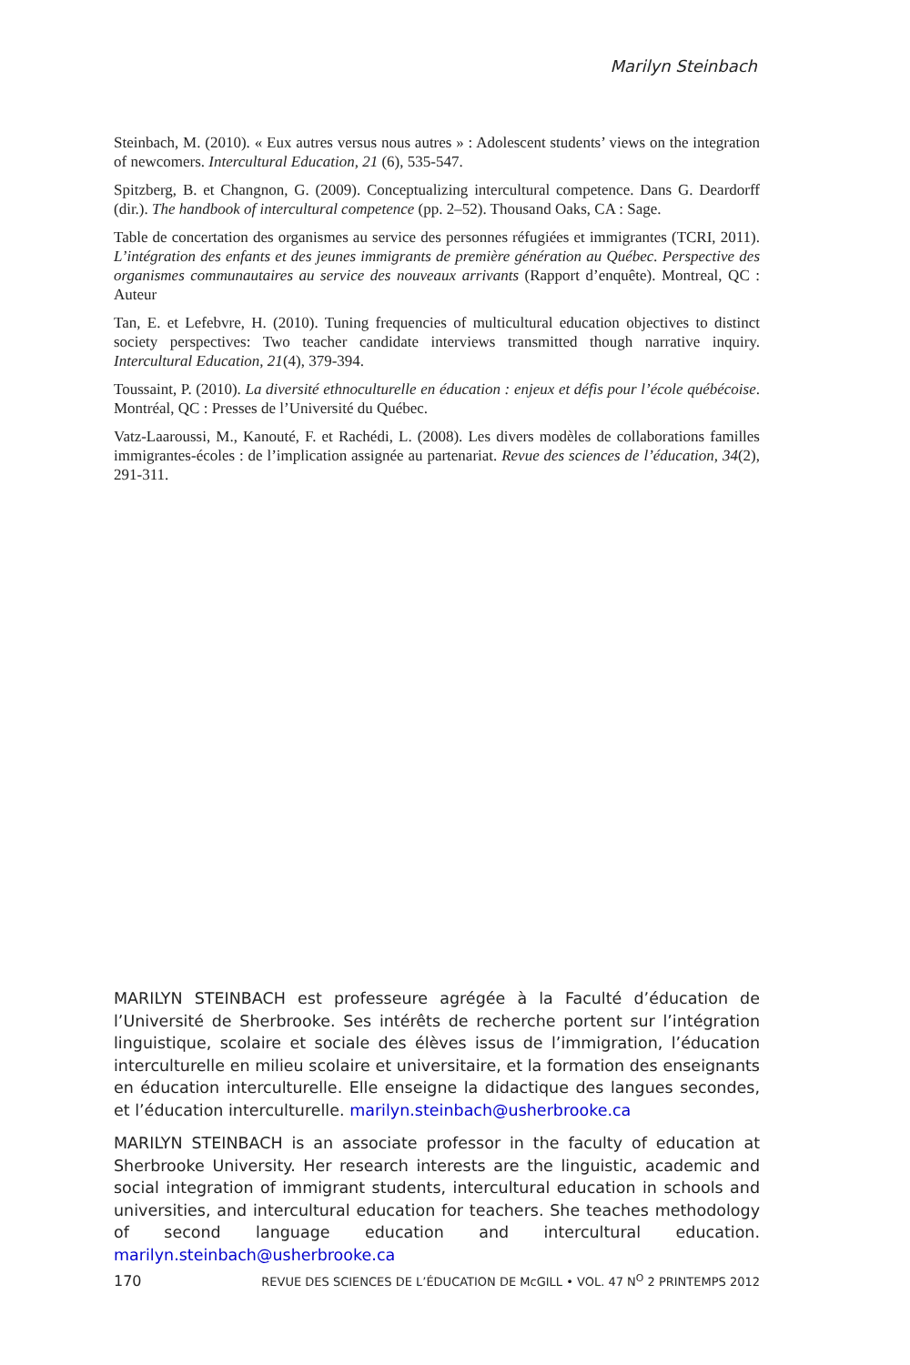Marilyn Steinbach
Steinbach, M. (2010). « Eux autres versus nous autres » : Adolescent students’ views on the integration of newcomers. Intercultural Education, 21 (6), 535-547.
Spitzberg, B. et Changnon, G. (2009). Conceptualizing intercultural competence. Dans G. Deardorff (dir.). The handbook of intercultural competence (pp. 2–52). Thousand Oaks, CA : Sage.
Table de concertation des organismes au service des personnes réfugiées et immigrantes (TCRI, 2011). L’intégration des enfants et des jeunes immigrants de première génération au Québec. Perspective des organismes communautaires au service des nouveaux arrivants (Rapport d’enquête). Montreal, QC : Auteur
Tan, E. et Lefebvre, H. (2010). Tuning frequencies of multicultural education objectives to distinct society perspectives: Two teacher candidate interviews transmitted though narrative inquiry. Intercultural Education, 21(4), 379-394.
Toussaint, P. (2010). La diversité ethnoculturelle en éducation : enjeux et défis pour l’école québécoise. Montréal, QC : Presses de l’Université du Québec.
Vatz-Laaroussi, M., Kanouté, F. et Rachédi, L. (2008). Les divers modèles de collaborations familles immigrantes-écoles : de l’implication assignée au partenariat. Revue des sciences de l’éducation, 34(2), 291-311.
MARILYN STEINBACH est professeure agrégée à la Faculté d’éducation de l’Université de Sherbrooke. Ses intérêts de recherche portent sur l’intégration linguistique, scolaire et sociale des élèves issus de l’immigration, l’éducation interculturelle en milieu scolaire et universitaire, et la formation des enseignants en éducation interculturelle. Elle enseigne la didactique des langues secondes, et l’éducation interculturelle. marilyn.steinbach@usherbrooke.ca
MARILYN STEINBACH is an associate professor in the faculty of education at Sherbrooke University. Her research interests are the linguistic, academic and social integration of immigrant students, intercultural education in schools and universities, and intercultural education for teachers. She teaches methodology of second language education and intercultural education. marilyn.steinbach@usherbrooke.ca
170 REVUE DES SCIENCES DE L’ÉDUCATION DE McGILL • VOL. 47 N<sup>O</sup> 2 PRINTEMPS 2012